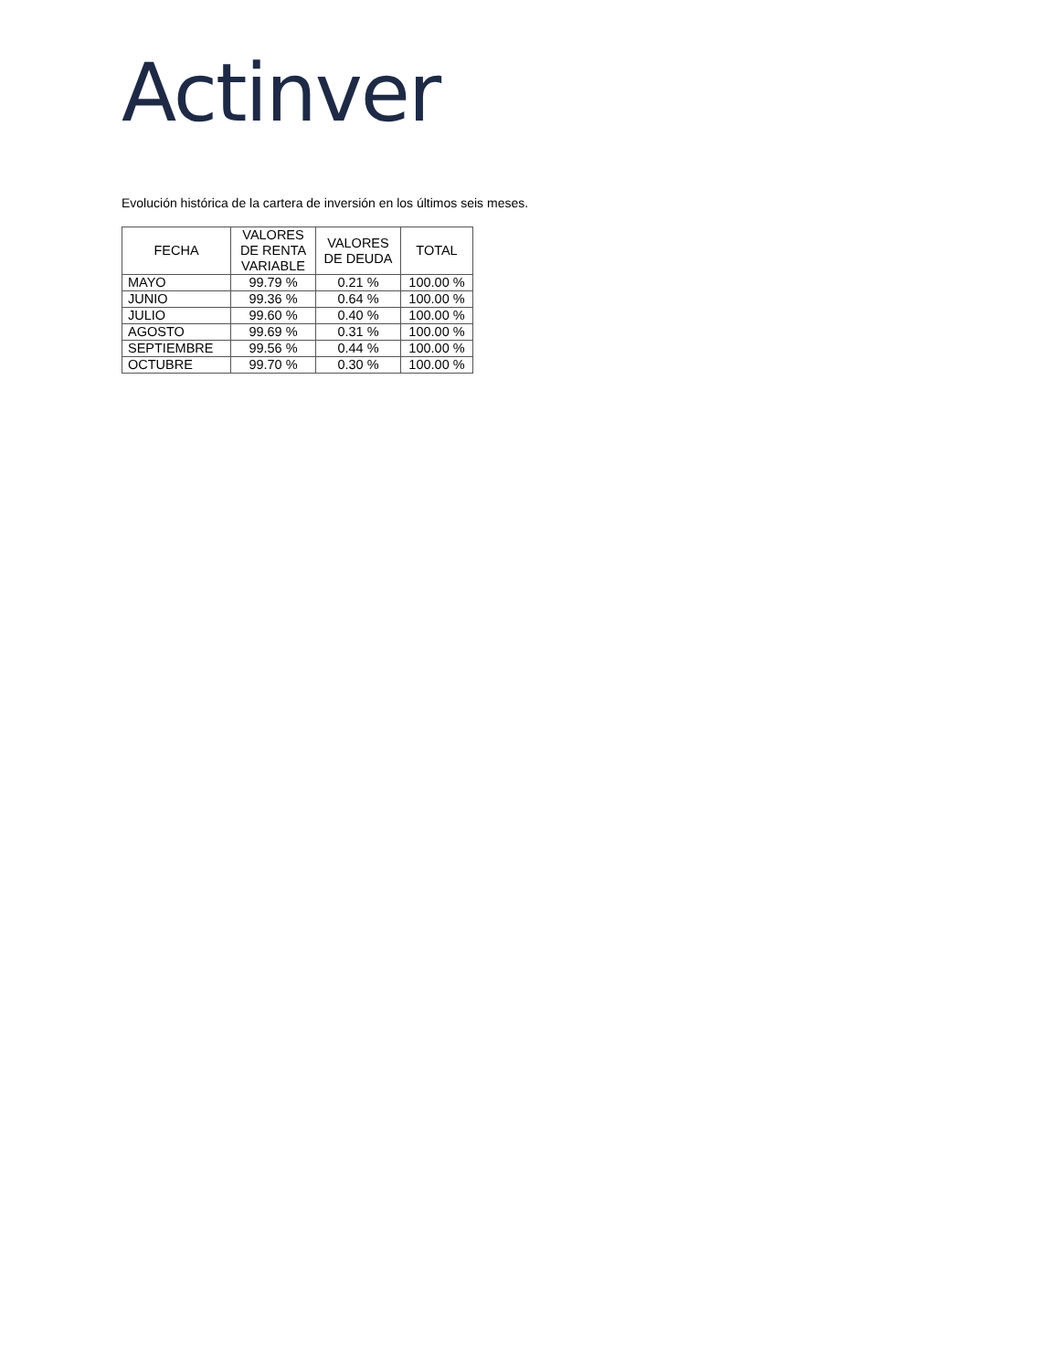Actinver
Evolución histórica de la cartera de inversión en los últimos seis meses.
| FECHA | VALORES DE RENTA VARIABLE | VALORES DE DEUDA | TOTAL |
| --- | --- | --- | --- |
| MAYO | 99.79 % | 0.21 % | 100.00 % |
| JUNIO | 99.36 % | 0.64 % | 100.00 % |
| JULIO | 99.60 % | 0.40 % | 100.00 % |
| AGOSTO | 99.69 % | 0.31 % | 100.00 % |
| SEPTIEMBRE | 99.56 % | 0.44 % | 100.00 % |
| OCTUBRE | 99.70 % | 0.30 % | 100.00 % |